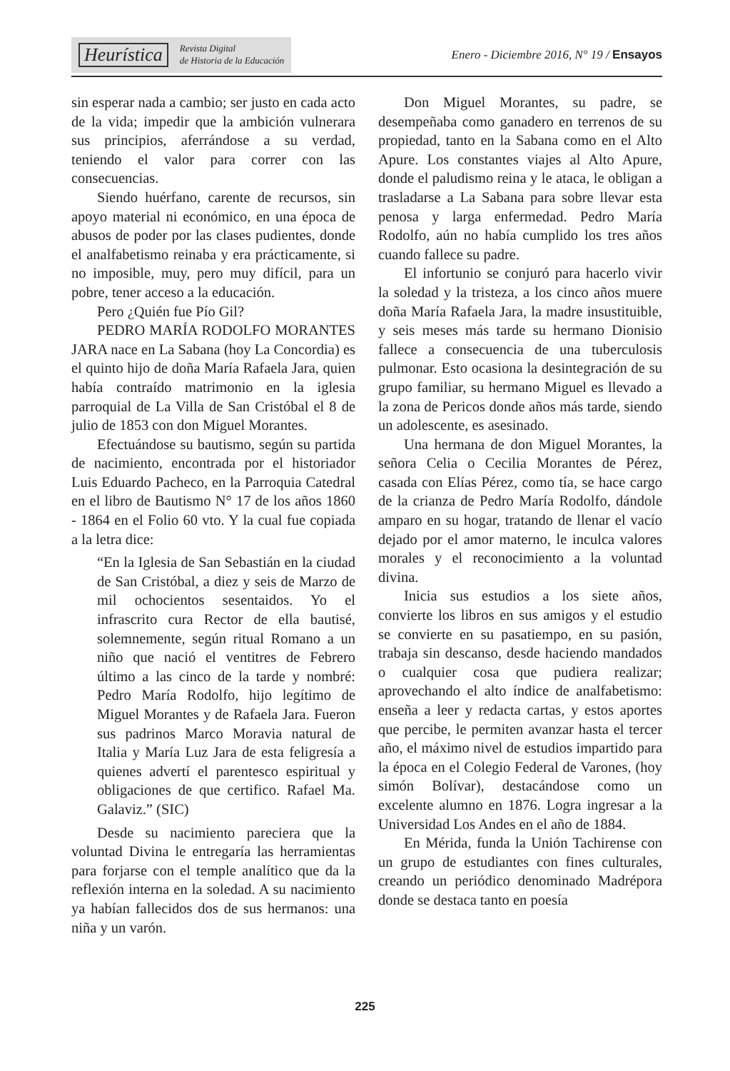Heurística Revista Digital
de Historia de la Educación
Enero - Diciembre 2016, N° 19 / Ensayos
sin esperar nada a cambio; ser justo en cada acto de la vida; impedir que la ambición vulnerara sus principios, aferrándose a su verdad, teniendo el valor para correr con las consecuencias.
Siendo huérfano, carente de recursos, sin apoyo material ni económico, en una época de abusos de poder por las clases pudientes, donde el analfabetismo reinaba y era prácticamente, si no imposible, muy, pero muy difícil, para un pobre, tener acceso a la educación.
Pero ¿Quién fue Pío Gil?
PEDRO MARÍA RODOLFO MORANTES JARA nace en La Sabana (hoy La Concordia) es el quinto hijo de doña María Rafaela Jara, quien había contraído matrimonio en la iglesia parroquial de La Villa de San Cristóbal el 8 de julio de 1853 con don Miguel Morantes.
Efectuándose su bautismo, según su partida de nacimiento, encontrada por el historiador Luis Eduardo Pacheco, en la Parroquia Catedral en el libro de Bautismo N° 17 de los años 1860 - 1864 en el Folio 60 vto. Y la cual fue copiada a la letra dice:
“En la Iglesia de San Sebastián en la ciudad de San Cristóbal, a diez y seis de Marzo de mil ochocientos sesentaidos. Yo el infrascrito cura Rector de ella bautisé, solemnemente, según ritual Romano a un niño que nació el ventitres de Febrero último a las cinco de la tarde y nombré: Pedro María Rodolfo, hijo legítimo de Miguel Morantes y de Rafaela Jara. Fueron sus padrinos Marco Moravia natural de Italia y María Luz Jara de esta feligresía a quienes advertí el parentesco espiritual y obligaciones de que certifico. Rafael Ma. Galaviz.” (SIC)
Desde su nacimiento pareciera que la voluntad Divina le entregaría las herramientas para forjarse con el temple analítico que da la reflexión interna en la soledad. A su nacimiento ya habían fallecidos dos de sus hermanos: una niña y un varón.
Don Miguel Morantes, su padre, se desempeñaba como ganadero en terrenos de su propiedad, tanto en la Sabana como en el Alto Apure. Los constantes viajes al Alto Apure, donde el paludismo reina y le ataca, le obligan a trasladarse a La Sabana para sobre llevar esta penosa y larga enfermedad. Pedro María Rodolfo, aún no había cumplido los tres años cuando fallece su padre.
El infortunio se conjuró para hacerlo vivir la soledad y la tristeza, a los cinco años muere doña María Rafaela Jara, la madre insustituible, y seis meses más tarde su hermano Dionisio fallece a consecuencia de una tuberculosis pulmonar. Esto ocasiona la desintegración de su grupo familiar, su hermano Miguel es llevado a la zona de Pericos donde años más tarde, siendo un adolescente, es asesinado.
Una hermana de don Miguel Morantes, la señora Celia o Cecilia Morantes de Pérez, casada con Elías Pérez, como tía, se hace cargo de la crianza de Pedro María Rodolfo, dándole amparo en su hogar, tratando de llenar el vacío dejado por el amor materno, le inculca valores morales y el reconocimiento a la voluntad divina.
Inicia sus estudios a los siete años, convierte los libros en sus amigos y el estudio se convierte en su pasatiempo, en su pasión, trabaja sin descanso, desde haciendo mandados o cualquier cosa que pudiera realizar; aprovechando el alto índice de analfabetismo: enseña a leer y redacta cartas, y estos aportes que percibe, le permiten avanzar hasta el tercer año, el máximo nivel de estudios impartido para la época en el Colegio Federal de Varones, (hoy simón Bolívar), destacándose como un excelente alumno en 1876. Logra ingresar a la Universidad Los Andes en el año de 1884.
En Mérida, funda la Unión Tachirense con un grupo de estudiantes con fines culturales, creando un periódico denominado Madrépora donde se destaca tanto en poesía
225